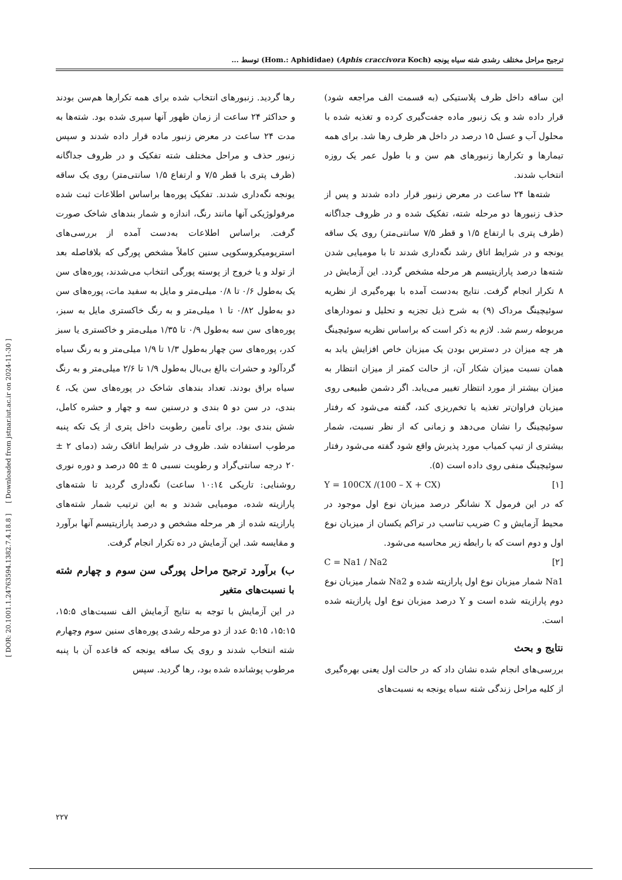[ DOR: 20.1001.1.24763594.1382.7.4.18.8 ] [ Downloaded from jstnar.iut.ac.ir on 2024-11-30 ]
ترجیح مراحل مختلف رشدی شته سیاه یونجه (Aphis craccivora Koch) (Hom.: Aphididae) توسط ...
رها گردید. زنبورهای انتخاب شده برای همه تکرارها هم‌سن بودند و حداکثر ۲۴ ساعت از زمان ظهور آنها سپری شده بود. شته‌ها به مدت ۲۴ ساعت در معرض زنبور ماده قرار داده شدند و سپس زنبور حذف و مراحل مختلف شته تفکیک و در ظروف جداگانه (ظرف پتری با قطر ۷/۵ و ارتفاع ۱/۵ سانتی‌متر) روی یک ساقه یونجه نگه‌داری شدند. تفکیک پوره‌ها براساس اطلاعات ثبت شده مرفولوژیکی آنها مانند رنگ، اندازه و شمار بندهای شاخک صورت گرفت. براساس اطلاعات به‌دست آمده از بررسی‌های استریومیکروسکوپی سنین کاملاً مشخص پورگی که بلافاصله بعد از تولد و یا خروج از پوسته پورگی انتخاب می‌شدند، پوره‌های سن یک به‌طول ۰/۶ تا ۰/۸ میلی‌متر و مایل به سفید مات، پوره‌های سن دو به‌طول ۰/۸۲ تا ۱ میلی‌متر و به رنگ خاکستری مایل به سبز، پوره‌های سن سه به‌طول ۰/۹ تا ۱/۳۵ میلی‌متر و خاکستری یا سبز کدر، پوره‌های سن چهار به‌طول ۱/۳ تا ۱/۹ میلی‌متر و به رنگ سیاه گردآلود و حشرات بالغ بی‌بال به‌طول ۱/۹ تا ۲/۶ میلی‌متر و به رنگ سیاه براق بودند. تعداد بندهای شاخک در پوره‌های سن یک، ٤ بندی، در سن دو ۵ بندی و درسنین سه و چهار و حشره کامل، شش بندی بود. برای تأمین رطوبت داخل پتری از یک تکه پنبه مرطوب استفاده شد. ظروف در شرایط اتاقک رشد (دمای ۲ ± ۲۰ درجه سانتی‌گراد و رطوبت نسبی ۵ ± ۵۵ درصد و دوره نوری روشنایی: تاریکی ۱۰:۱٤ ساعت) نگه‌داری گردید تا شته‌های پارازیته شده، مومیایی شدند و به این ترتیب شمار شته‌های پارازیته شده از هر مرحله مشخص و درصد پارازیتیسم آنها برآورد و مقایسه شد. این آزمایش در ده تکرار انجام گرفت.
ب) برآورد ترجیح مراحل پورگی سن سوم و چهارم شته با نسبت‌های متغیر
در این آزمایش با توجه به نتایج آزمایش الف نسبت‌های ۱۵:۵، ۱۵:۱۵، ۵:۱۵ عدد از دو مرحله رشدی پوره‌های سنین سوم وچهارم شته انتخاب شدند و روی یک ساقه یونجه که قاعده آن با پنبه مرطوب پوشانده شده بود، رها گردید. سپس
این ساقه داخل ظرف پلاستیکی (به قسمت الف مراجعه شود) قرار داده شد و یک زنبور ماده جفت‌گیری کرده و تغذیه شده با محلول آب و عسل ۱۵ درصد در داخل هر ظرف رها شد. برای همه تیمارها و تکرارها زنبورهای هم سن و با طول عمر یک روزه انتخاب شدند.
شته‌ها ۲۴ ساعت در معرض زنبور قرار داده شدند و پس از حذف زنبورها دو مرحله شته، تفکیک شده و در ظروف جداگانه (ظرف پتری با ارتفاع ۱/۵ و قطر ۷/۵ سانتی‌متر) روی یک ساقه یونجه و در شرایط اتاق رشد نگه‌داری شدند تا با مومیایی شدن شته‌ها درصد پارازیتیسم هر مرحله مشخص گردد. این آزمایش در ۸ تکرار انجام گرفت. نتایج به‌دست آمده با بهره‌گیری از نظریه سوئیچینگ مرداک (۹) به شرح ذیل تجزیه و تحلیل و نمودارهای مربوطه رسم شد. لازم به ذکر است که براساس نظریه سوئیچینگ هر چه میزان در دسترس بودن یک میزبان خاص افزایش یابد به همان نسبت میزان شکار آن، از حالت کمتر از میزان انتظار به میزان بیشتر از مورد انتظار تغییر می‌یابد. اگر دشمن طبیعی روی میزبان فراوان‌تر تغذیه یا تخم‌ریزی کند، گفته می‌شود که رفتار سوئیچینگ را نشان می‌دهد و زمانی که از نظر نسبت، شمار بیشتری از تیپ کمیاب مورد پذیرش واقع شود گفته می‌شود رفتار سوئیچینگ منفی روی داده است (۵).
Y = 100CX /(100 – X + CX) [۱]
که در این فرمول X نشانگر درصد میزبان نوع اول موجود در محیط آزمایش و C ضریب تناسب در تراکم یکسان از میزبان نوع اول و دوم است که با رابطه زیر محاسبه می‌شود.
C = Na1 / Na2 [۲]
Na1 شمار میزبان نوع اول پارازیته شده و Na2 شمار میزبان نوع دوم پارازیته شده است و Y درصد میزبان نوع اول پارازیته شده است.
نتایج و بحث
بررسی‌های انجام شده نشان داد که در حالت اول یعنی بهره‌گیری از کلیه مراحل زندگی شته سیاه یونجه به نسبت‌های
۲۲۷